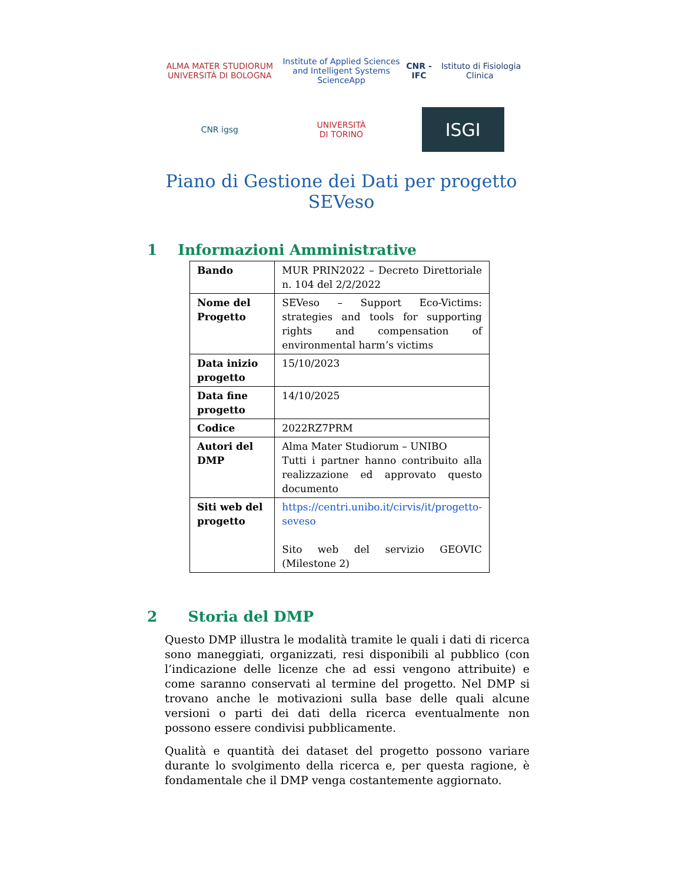ALMA MATER STUDIORUM
UNIVERSITÀ DI BOLOGNA
Institute of Applied Sciences and Intelligent Systems ScienceApp
CNR - IFC Istituto di Fisiologia Clinica
CNR igsg
UNIVERSITÀ
DI TORINO
ISGI
Piano di Gestione dei Dati per progetto SEVeso
1 Informazioni Amministrative
| Bando | MUR PRIN2022 – Decreto Direttoriale n. 104 del 2/2/2022 |
| Nome del Progetto | SEVeso – Support Eco-Victims: strategies and tools for supporting rights and compensation of environmental harm’s victims |
| Data inizio progetto | 15/10/2023 |
| Data fine progetto | 14/10/2025 |
| Codice | 2022RZ7PRM |
| Autori del DMP | Alma Mater Studiorum – UNIBO Tutti i partner hanno contribuito alla realizzazione ed approvato questo documento |
| Siti web del progetto | https://centri.unibo.it/cirvis/it/progetto-seveso Sito web del servizio GEOVIC (Milestone 2) |
2 Storia del DMP
Questo DMP illustra le modalità tramite le quali i dati di ricerca sono maneggiati, organizzati, resi disponibili al pubblico (con l’indicazione delle licenze che ad essi vengono attribuite) e come saranno conservati al termine del progetto. Nel DMP si trovano anche le motivazioni sulla base delle quali alcune versioni o parti dei dati della ricerca eventualmente non possono essere condivisi pubblicamente.
Qualità e quantità dei dataset del progetto possono variare durante lo svolgimento della ricerca e, per questa ragione, è fondamentale che il DMP venga costantemente aggiornato.